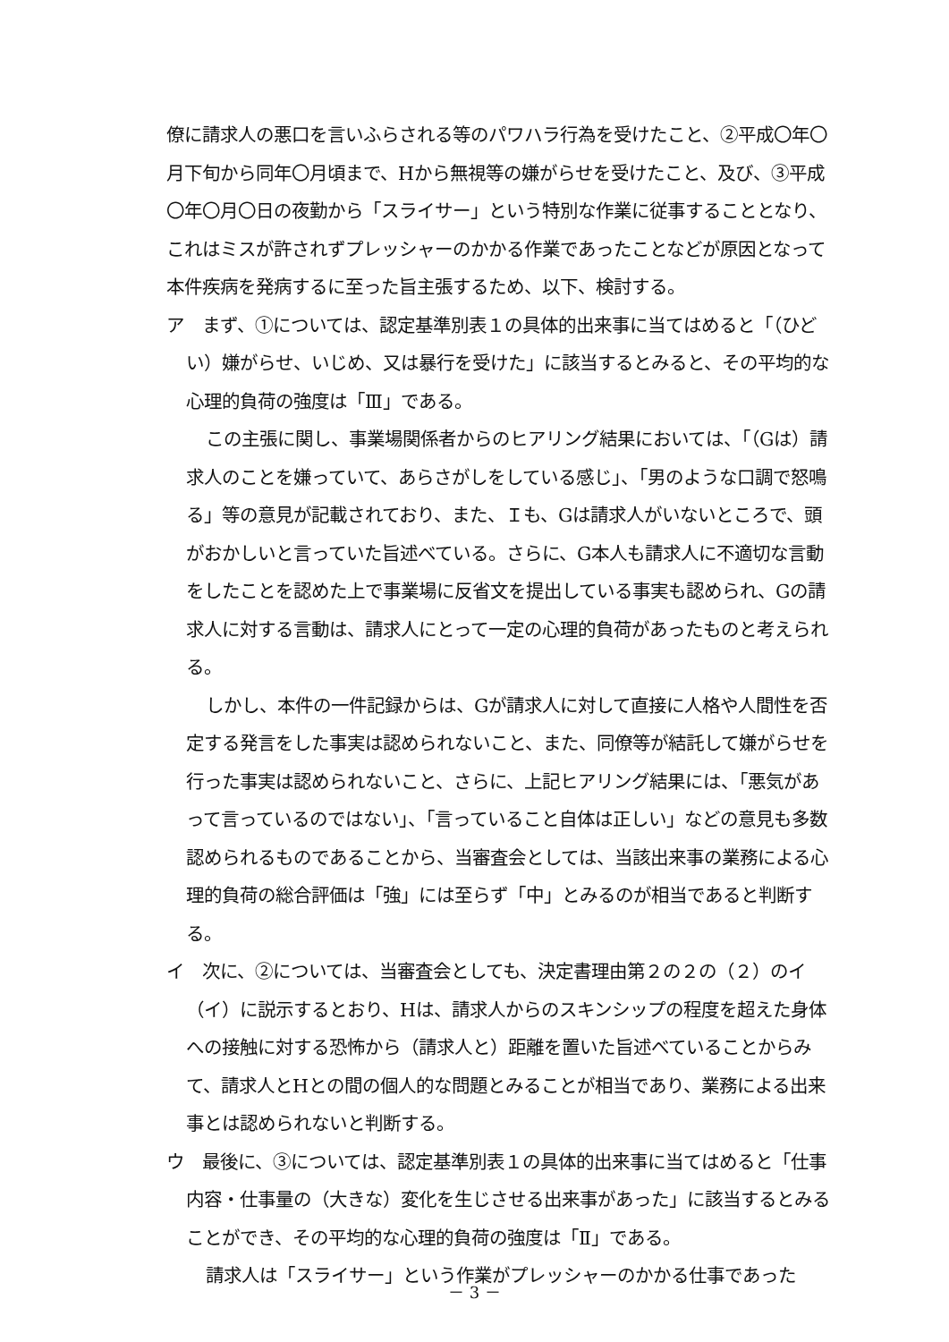僚に請求人の悪口を言いふらされる等のパワハラ行為を受けたこと、②平成〇年〇月下旬から同年〇月頃まで、Hから無視等の嫌がらせを受けたこと、及び、③平成〇年〇月〇日の夜勤から「スライサー」という特別な作業に従事することとなり、これはミスが許されずプレッシャーのかかる作業であったことなどが原因となって本件疾病を発病するに至った旨主張するため、以下、検討する。
ア　まず、①については、認定基準別表１の具体的出来事に当てはめると「（ひどい）嫌がらせ、いじめ、又は暴行を受けた」に該当するとみると、その平均的な心理的負荷の強度は「Ⅲ」である。
この主張に関し、事業場関係者からのヒアリング結果においては、「（Gは）請求人のことを嫌っていて、あらさがしをしている感じ」、「男のような口調で怒鳴る」等の意見が記載されており、また、Ｉも、Gは請求人がいないところで、頭がおかしいと言っていた旨述べている。さらに、G本人も請求人に不適切な言動をしたことを認めた上で事業場に反省文を提出している事実も認められ、Gの請求人に対する言動は、請求人にとって一定の心理的負荷があったものと考えられる。
しかし、本件の一件記録からは、Gが請求人に対して直接に人格や人間性を否定する発言をした事実は認められないこと、また、同僚等が結託して嫌がらせを行った事実は認められないこと、さらに、上記ヒアリング結果には、「悪気があって言っているのではない」、「言っていること自体は正しい」などの意見も多数認められるものであることから、当審査会としては、当該出来事の業務による心理的負荷の総合評価は「強」には至らず「中」とみるのが相当であると判断する。
イ　次に、②については、当審査会としても、決定書理由第２の２の（２）のイ（イ）に説示するとおり、Hは、請求人からのスキンシップの程度を超えた身体への接触に対する恐怖から（請求人と）距離を置いた旨述べていることからみて、請求人とHとの間の個人的な問題とみることが相当であり、業務による出来事とは認められないと判断する。
ウ　最後に、③については、認定基準別表１の具体的出来事に当てはめると「仕事内容・仕事量の（大きな）変化を生じさせる出来事があった」に該当するとみることができ、その平均的な心理的負荷の強度は「Ⅱ」である。
請求人は「スライサー」という作業がプレッシャーのかかる仕事であった
－ 3 －